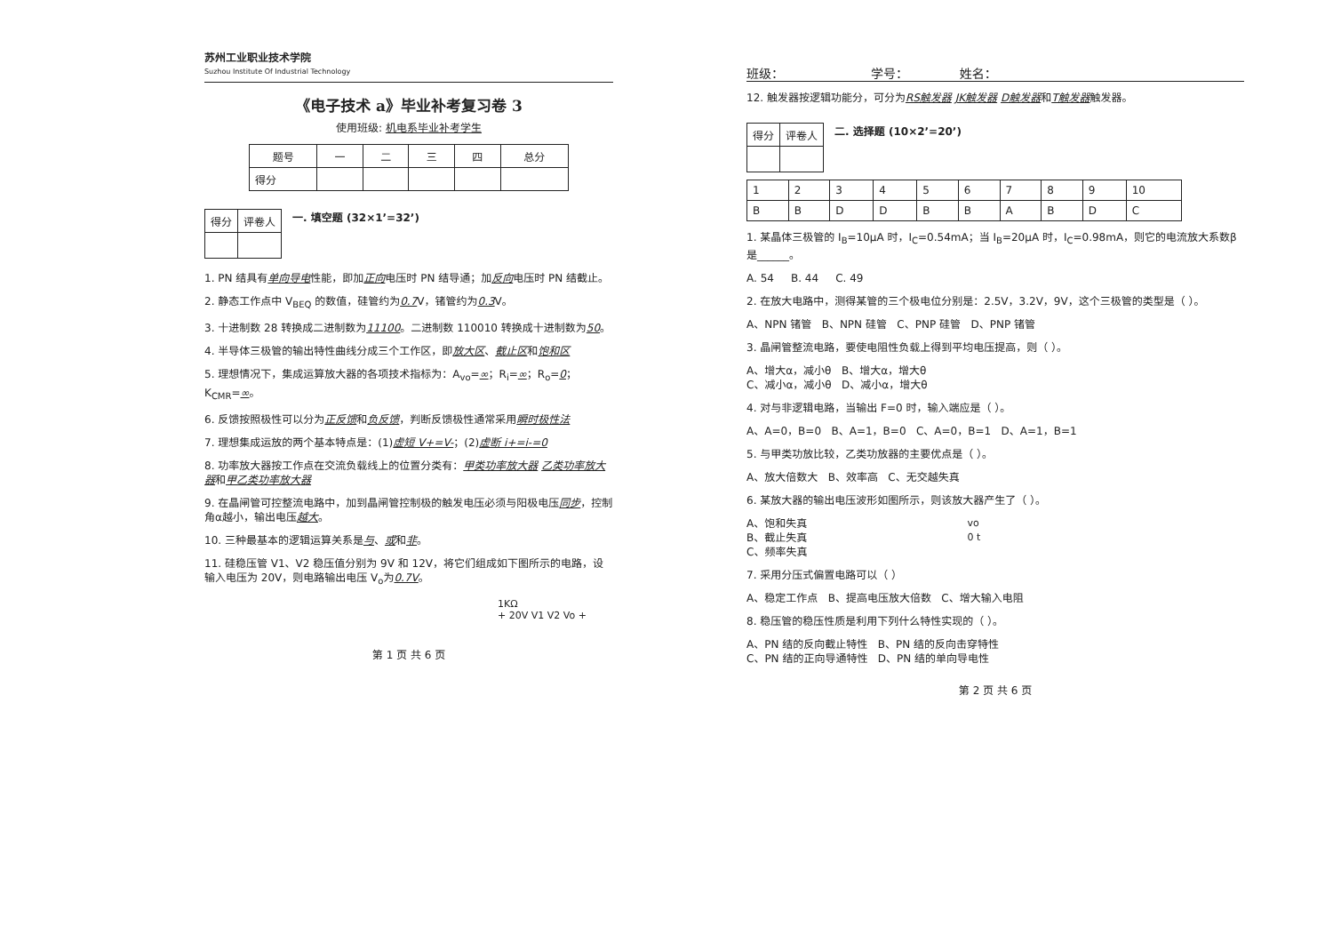苏州工业职业技术学院
Suzhou Institute Of Industrial Technology
《电子技术 a》毕业补考复习卷 3
使用班级: 机电系毕业补考学生
| 题号 | 一 | 二 | 三 | 四 | 总分 |
| --- | --- | --- | --- | --- | --- |
| 得分 | | | | | |
| 得分 | 评卷人 |
一. 填空题 (32×1’=32’)
1. PN 结具有单向导电性能，即加正向电压时 PN 结导通；加反向电压时 PN 结截止。
2. 静态工作点中 V<sub>BEQ</sub> 的数值，硅管约为0.7 V，锗管约为0.3 V。
3. 十进制数 28 转换成二进制数为11100。二进制数 110010 转换成十进制数为50。
4. 半导体三极管的输出特性曲线分成三个工作区，即放大区、截止区和饱和区
5. 理想情况下，集成运算放大器的各项技术指标为：A<sub>vo</sub>=∞；R<sub>i</sub>=∞；R<sub>o</sub>=0；K<sub>CMR</sub>=∞。
6. 反馈按照极性可以分为正反馈和负反馈，判断反馈极性通常采用瞬时极性法
7. 理想集成运放的两个基本特点是：(1)虚短 V+=V-；(2)虚断 i+=i-=0
8. 功率放大器按工作点在交流负载线上的位置分类有：甲类功率放大器 乙类功率放大器和甲乙类功率放大器
9. 在晶闸管可控整流电路中，加到晶闸管控制极的触发电压必须与阳极电压同步，控制角α越小，输出电压越大。
10. 三种最基本的逻辑运算关系是与、或和非。
11. 硅稳压管 V1、V2 稳压值分别为 9V 和 12V，将它们组成如下图所示的电路，设输入电压为 20V，则电路输出电压 V<sub>o</sub>为0.7V。
1KΩ
+ 20V V1 V2 Vo +
第 1 页 共 6 页
班级： 学号： 姓名：
12. 触发器按逻辑功能分，可分为RS触发器 JK触发器 D触发器和T触发器触发器。
| 得分 | 评卷人 |
二. 选择题 (10×2’=20’)
| 1 | 2 | 3 | 4 | 5 | 6 | 7 | 8 | 9 | 10 |
| B | B | D | D | B | B | A | B | D | C |
1. 某晶体三极管的 I<sub>B</sub>=10μA 时，I<sub>C</sub>=0.54mA；当 I<sub>B</sub>=20μA 时，I<sub>C</sub>=0.98mA，则它的电流放大系数β是______。
A. 54 B. 44 C. 49
2. 在放大电路中，测得某管的三个极电位分别是：2.5V，3.2V，9V，这个三极管的类型是（ ）。
A、NPN 锗管 B、NPN 硅管 C、PNP 硅管 D、PNP 锗管
3. 晶闸管整流电路，要使电阻性负载上得到平均电压提高，则（ ）。
A、增大α，减小θ B、增大α，增大θ
C、减小α，减小θ D、减小α，增大θ
4. 对与非逻辑电路，当输出 F=0 时，输入端应是（ ）。
A、A=0，B=0 B、A=1，B=0 C、A=0，B=1 D、A=1，B=1
5. 与甲类功放比较，乙类功放器的主要优点是（ ）。
A、放大倍数大 B、效率高 C、无交越失真
6. 某放大器的输出电压波形如图所示，则该放大器产生了（ ）。
A、饱和失真
B、截止失真
C、频率失真
vo
0 t
7. 采用分压式偏置电路可以（ ）
A、稳定工作点 B、提高电压放大倍数 C、增大输入电阻
8. 稳压管的稳压性质是利用下列什么特性实现的（ ）。
A、PN 结的反向截止特性 B、PN 结的反向击穿特性
C、PN 结的正向导通特性 D、PN 结的单向导电性
第 2 页 共 6 页